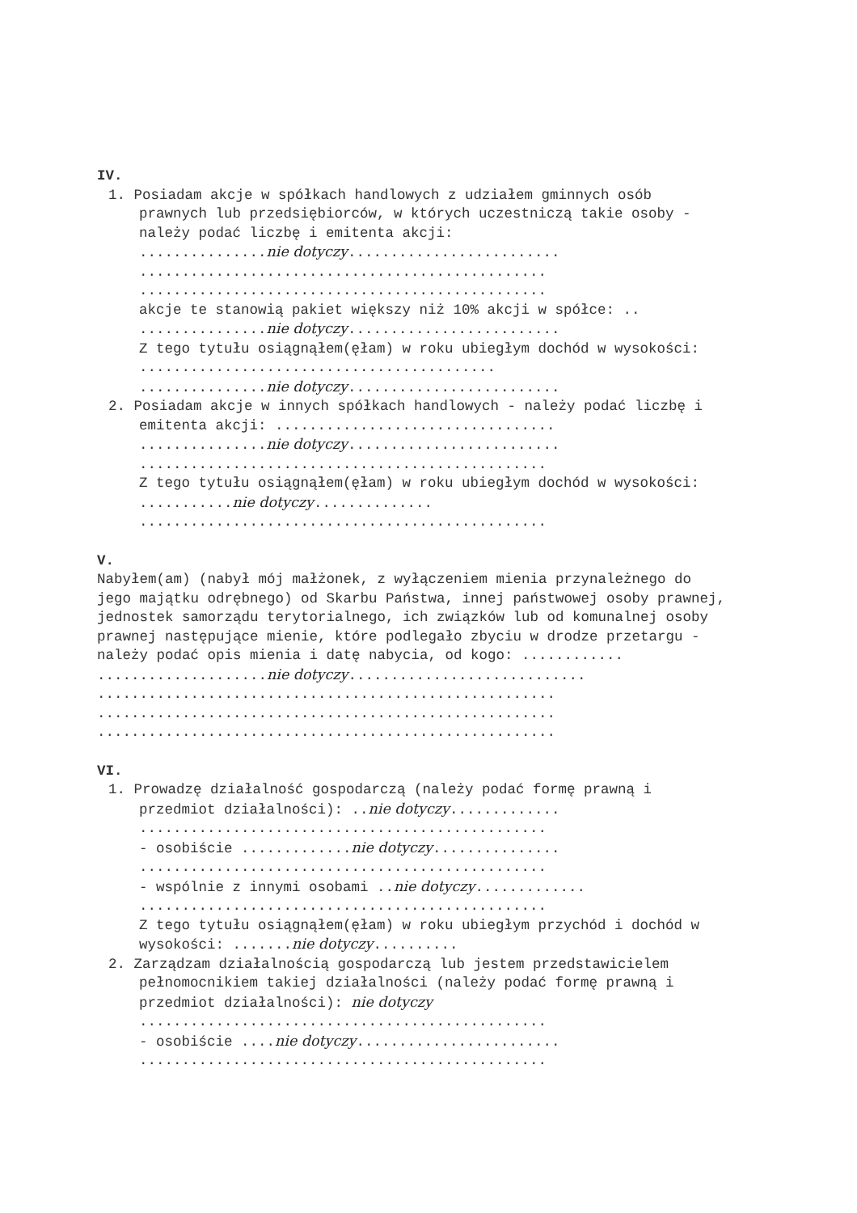IV.
1. Posiadam akcje w spółkach handlowych z udziałem gminnych osób prawnych lub przedsiębiorców, w których uczestniczą takie osoby - należy podać liczbę i emitenta akcji:
...............nie dotyczy.........................
................................................
................................................
akcje te stanowią pakiet większy niż 10% akcji w spółce: ..
...............nie dotyczy.........................
Z tego tytułu osiągnąłem(ęłam) w roku ubiegłym dochód w wysokości: ..........................................
...............nie dotyczy.........................
2. Posiadam akcje w innych spółkach handlowych - należy podać liczbę i emitenta akcji: .................................
...............nie dotyczy.........................
................................................
Z tego tytułu osiągnąłem(ęłam) w roku ubiegłym dochód w wysokości: ...........nie dotyczy..............
................................................
V.
Nabyłem(am) (nabył mój małżonek, z wyłączeniem mienia przynależnego do jego majątku odrębnego) od Skarbu Państwa, innej państwowej osoby prawnej, jednostek samorządu terytorialnego, ich związków lub od komunalnej osoby prawnej następujące mienie, które podlegało zbyciu w drodze przetargu - należy podać opis mienia i datę nabycia, od kogo: ............
....................nie dotyczy............................
......................................................
......................................................
......................................................
VI.
1. Prowadzę działalność gospodarczą (należy podać formę prawną i przedmiot działalności): ..nie dotyczy.............
................................................
- osobiście .............nie dotyczy...............
................................................
- wspólnie z innymi osobami ..nie dotyczy.............
................................................
Z tego tytułu osiągnąłem(ęłam) w roku ubiegłym przychód i dochód w wysokości: .......nie dotyczy..........
2. Zarządzam działalnością gospodarczą lub jestem przedstawicielem pełnomocnikiem takiej działalności (należy podać formę prawną i przedmiot działalności): nie dotyczy
................................................
- osobiście ....nie dotyczy........................
................................................